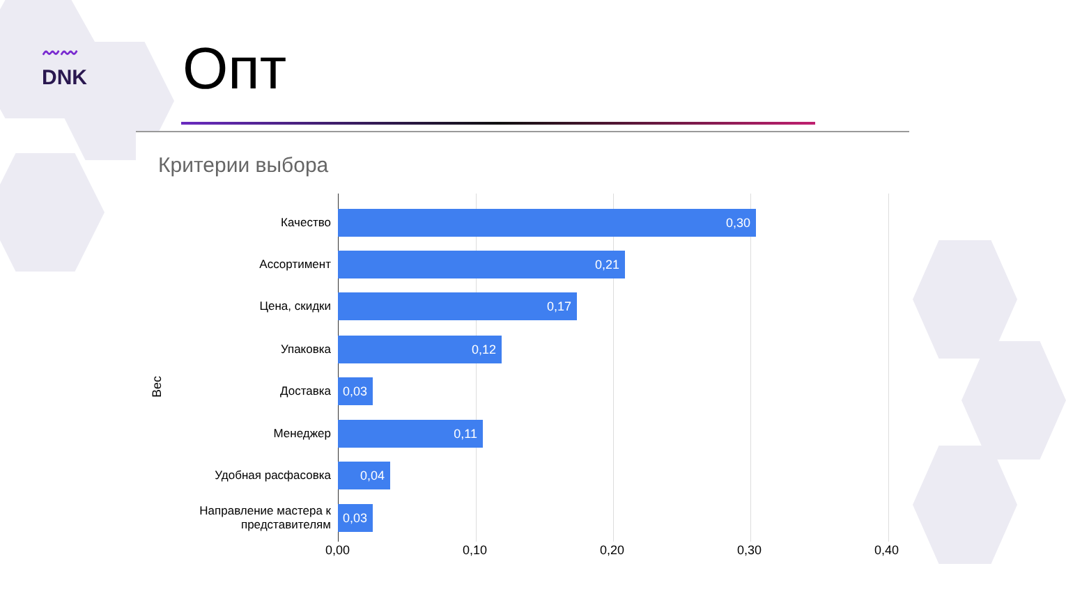〰〰
DNK
Опт
Критерии выбора
Вес
Качество
0,30
Ассортимент
0,21
Цена, скидки
0,17
Упаковка
0,12
Доставка
0,03
Менеджер
0,11
Удобная расфасовка
0,04
Направление мастера к представителям
0,03
0,00 0,10 0,20 0,30 0,40